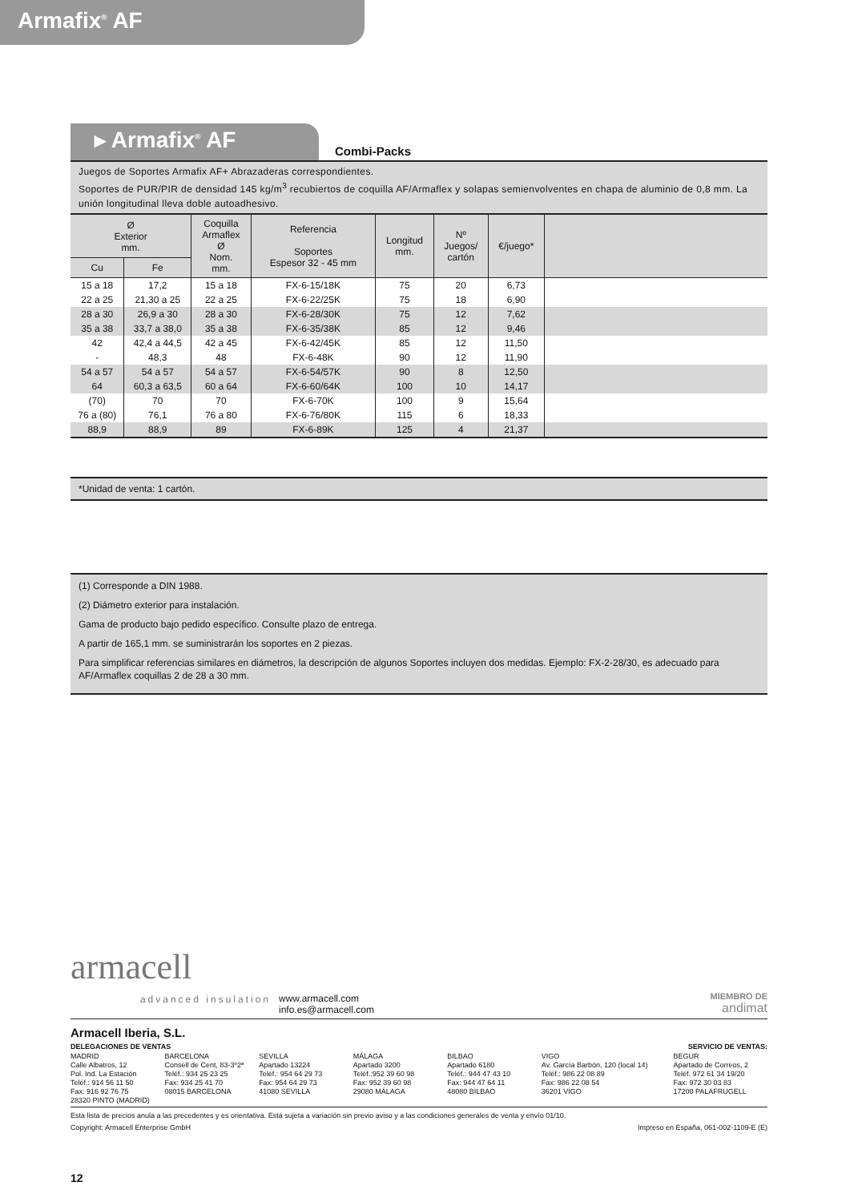Armafix<sup>®</sup> AF
▸ Armafix<sup>®</sup> AF
Combi-Packs
Juegos de Soportes Armafix AF+ Abrazaderas correspondientes.
Soportes de PUR/PIR de densidad 145 kg/m<sup>3</sup> recubiertos de coquilla AF/Armaflex y solapas semienvolventes en chapa de aluminio de 0,8 mm. La unión longitudinal lleva doble autoadhesivo.
| Ø Exterior mm. | | Coquilla Armaflex Ø Nom. mm. | Referencia Soportes Espesor 32 - 45 mm | Longitud mm. | Nº Juegos/ cartón | €/juego* | |
| --- | --- | --- | --- | --- | --- | --- | --- |
| Cu | Fe | | | | | | |
| 15 a 18 | 17,2 | 15 a 18 | FX-6-15/18K | 75 | 20 | 6,73 | |
| 22 a 25 | 21,30 a 25 | 22 a 25 | FX-6-22/25K | 75 | 18 | 6,90 | |
| 28 a 30 | 26,9 a 30 | 28 a 30 | FX-6-28/30K | 75 | 12 | 7,62 | |
| 35 a 38 | 33,7 a 38,0 | 35 a 38 | FX-6-35/38K | 85 | 12 | 9,46 | |
| 42 | 42,4 a 44,5 | 42 a 45 | FX-6-42/45K | 85 | 12 | 11,50 | |
| - | 48,3 | 48 | FX-6-48K | 90 | 12 | 11,90 | |
| 54 a 57 | 54 a 57 | 54 a 57 | FX-6-54/57K | 90 | 8 | 12,50 | |
| 64 | 60,3 a 63,5 | 60 a 64 | FX-6-60/64K | 100 | 10 | 14,17 | |
| (70) | 70 | 70 | FX-6-70K | 100 | 9 | 15,64 | |
| 76 a (80) | 76,1 | 76 a 80 | FX-6-76/80K | 115 | 6 | 18,33 | |
| 88,9 | 88,9 | 89 | FX-6-89K | 125 | 4 | 21,37 | |
*Unidad de venta: 1 cartón.
(1) Corresponde a DIN 1988.
(2) Diámetro exterior para instalación.
Gama de producto bajo pedido específico. Consulte plazo de entrega.
A partir de 165,1 mm. se suministrarán los soportes en 2 piezas.
Para simplificar referencias similares en diámetros, la descripción de algunos Soportes incluyen dos medidas. Ejemplo: FX-2-28/30, es adecuado para AF/Armaflex coquillas 2 de 28 a 30 mm.
armacell
advanced insulation
www.armacell.com
info.es@armacell.com
MIEMBRO DE
andimat
Armacell Iberia, S.L.
DELEGACIONES DE VENTAS SERVICIO DE VENTAS:
MADRID
Calle Albatros, 12
Pol. Ind. La Estación
Teléf.: 914 56 11 50
Fax: 916 92 76 75
28320 PINTO (MADRID)
BARCELONA
Consell de Cent, 83-3º2ª
Teléf.: 934 25 23 25
Fax: 934 25 41 70
08015 BARCELONA
SEVILLA
Apartado 13224
Teléf.: 954 64 29 73
Fax: 954 64 29 73
41080 SEVILLA
MÁLAGA
Apartado 3200
Teléf.:952 39 60 98
Fax: 952 39 60 98
29080 MÁLAGA
BILBAO
Apartado 6180
Teléf.: 944 47 43 10
Fax: 944 47 64 11
48080 BILBAO
VIGO
Av. García Barbón, 120 (local 14)
Teléf.: 986 22 08 89
Fax: 986 22 08 54
36201 VIGO
BEGUR
Apartado de Correos, 2
Teléf. 972 61 34 19/20
Fax: 972 30 03 83
17200 PALAFRUGELL
Esta lista de precios anula a las precedentes y es orientativa. Está sujeta a variación sin previo aviso y a las condiciones generales de venta y envío 01/10.
Copyright: Armacell Enterprise GmbH Impreso en España, 061-002-1109-E (E)
12